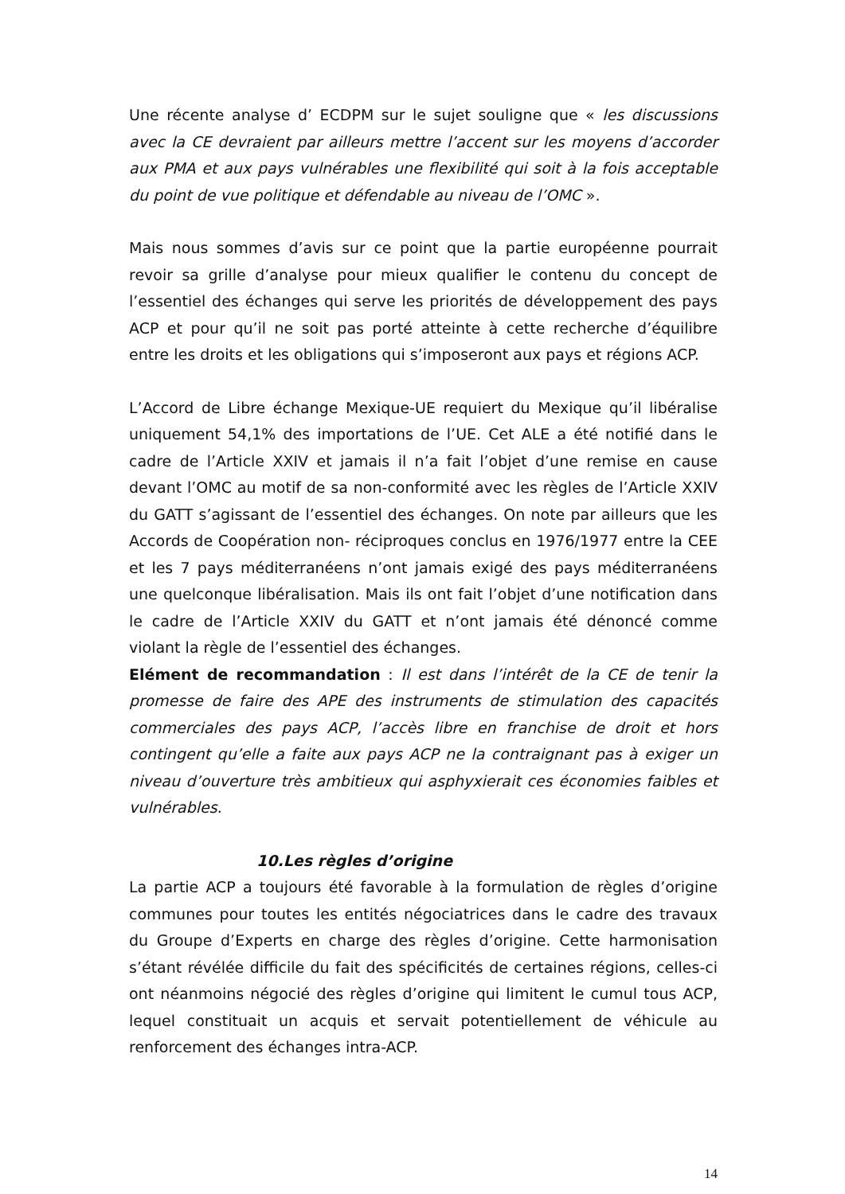Une récente analyse d’ ECDPM sur le sujet souligne que « les discussions avec la CE devraient par ailleurs mettre l’accent sur les moyens d’accorder aux PMA et aux pays vulnérables une flexibilité qui soit à la fois acceptable du point de vue politique et défendable au niveau de l’OMC ».
Mais nous sommes d’avis sur ce point que la partie européenne pourrait revoir sa grille d’analyse pour mieux qualifier le contenu du concept de l’essentiel des échanges qui serve les priorités de développement des pays ACP et pour qu’il ne soit pas porté atteinte à cette recherche d’équilibre entre les droits et les obligations qui s’imposeront aux pays et régions ACP.
L’Accord de Libre échange Mexique-UE requiert du Mexique qu’il libéralise uniquement 54,1% des importations de l’UE. Cet ALE a été notifié dans le cadre de l’Article XXIV et jamais il n’a fait l’objet d’une remise en cause devant l’OMC au motif de sa non-conformité avec les règles de l’Article XXIV du GATT s’agissant de l’essentiel des échanges. On note par ailleurs que les Accords de Coopération non- réciproques conclus en 1976/1977 entre la CEE et les 7 pays méditerranéens n’ont jamais exigé des pays méditerranéens une quelconque libéralisation. Mais ils ont fait l’objet d’une notification dans le cadre de l’Article XXIV du GATT et n’ont jamais été dénoncé comme violant la règle de l’essentiel des échanges.
Elément de recommandation : Il est dans l’intérêt de la CE de tenir la promesse de faire des APE des instruments de stimulation des capacités commerciales des pays ACP, l’accès libre en franchise de droit et hors contingent qu’elle a faite aux pays ACP ne la contraignant pas à exiger un niveau d’ouverture très ambitieux qui asphyxierait ces économies faibles et vulnérables.
10.Les règles d’origine
La partie ACP a toujours été favorable à la formulation de règles d’origine communes pour toutes les entités négociatrices dans le cadre des travaux du Groupe d’Experts en charge des règles d’origine. Cette harmonisation s’étant révélée difficile du fait des spécificités de certaines régions, celles-ci ont néanmoins négocié des règles d’origine qui limitent le cumul tous ACP, lequel constituait un acquis et servait potentiellement de véhicule au renforcement des échanges intra-ACP.
14